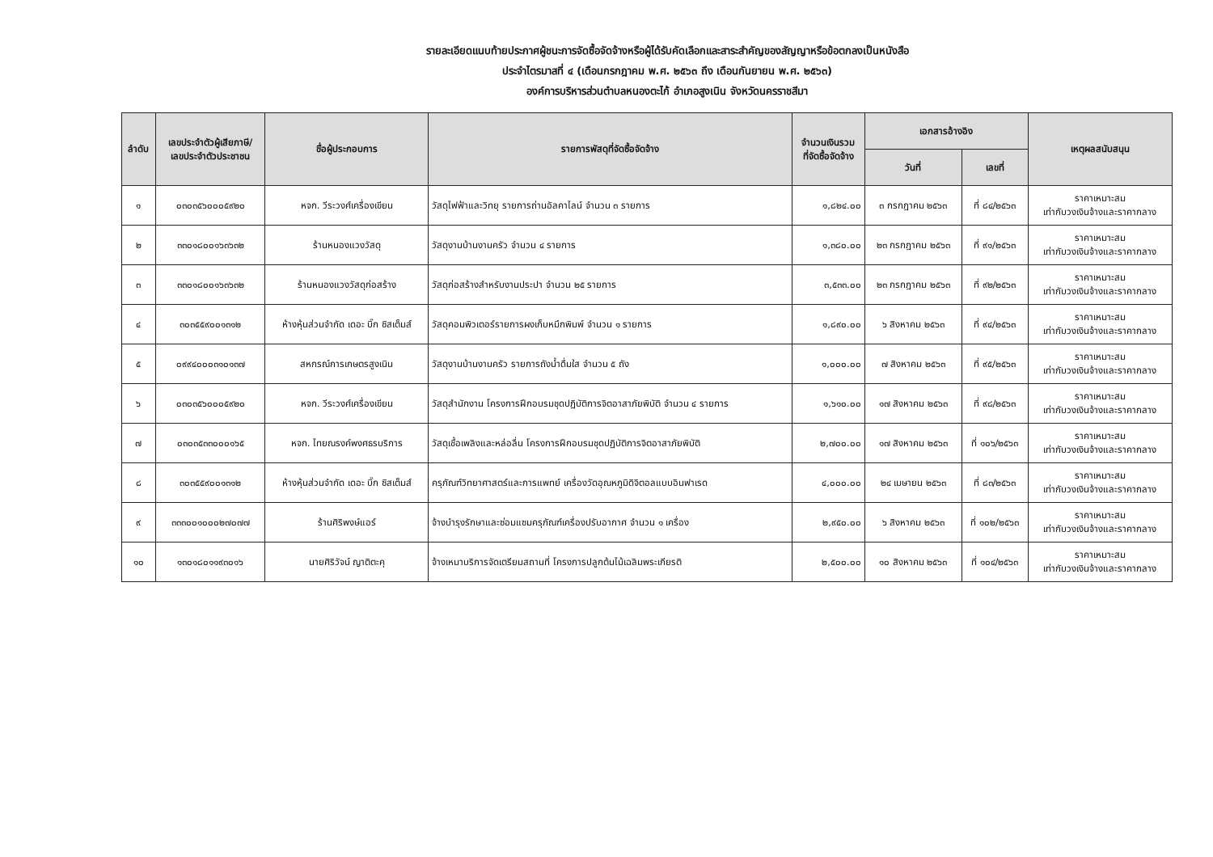รายละเอียดแนบท้ายประกาศผู้ชนะการจัดซื้อจัดจ้างหรือผู้ได้รับคัดเลือกและสาระสำคัญของสัญญาหรือข้อตกลงเป็นหนังสือ
ประจำไตรมาสที่ ๔ (เดือนกรกฎาคม พ.ศ. ๒๕๖๓ ถึง เดือนกันยายน พ.ศ. ๒๕๖๓)
องค์การบริหารส่วนตำบลหนองตะไก้ อำเภอสูงเนิน จังหวัดนครราชสีมา
| ลำดับ | เลขประจำตัวผู้เสียภาษี/ เลขประจำตัวประชาชน | ชื่อผู้ประกอบการ | รายการพัสดุที่จัดซื้อจัดจ้าง | จำนวนเงินรวม ที่จัดซื้อจัดจ้าง | เอกสารอ้างอิง | | เหตุผลสนับสนุน |
| --- | --- | --- | --- | --- | --- | --- | --- |
| | | | | | วันที่ | เลขที่ | |
| ๑ | ๐๓๐๓๕๖๐๐๐๕๙๒๐ | หจก. วีระวงศ์เครื่องเขียน | วัสดุไฟฟ้าและวิทยุ รายการถ่านอัลคาไลน์ จำนวน ๓ รายการ | ๑,๘๒๔.๐๐ | ๓ กรกฎาคม ๒๕๖๓ | ที่ ๘๔/๒๕๖๓ | ราคาเหมาะสม เท่ากับวงเงินจ้างและราคากลาง |
| ๒ | ๓๓๐๑๘๐๐๑๖๓๖๓๒ | ร้านหนองแวงวัสดุ | วัสดุงานบ้านงานครัว จำนวน ๔ รายการ | ๑,๓๘๐.๐๐ | ๒๓ กรกฎาคม ๒๕๖๓ | ที่ ๙๑/๒๕๖๓ | ราคาเหมาะสม เท่ากับวงเงินจ้างและราคากลาง |
| ๓ | ๓๓๐๑๘๐๐๑๖๓๖๓๒ | ร้านหนองแวงวัสดุก่อสร้าง | วัสดุก่อสร้างสำหรับงานประปา จำนวน ๒๕ รายการ | ๓,๕๓๓.๐๐ | ๒๓ กรกฎาคม ๒๕๖๓ | ที่ ๙๒/๒๕๖๓ | ราคาเหมาะสม เท่ากับวงเงินจ้างและราคากลาง |
| ๔ | ๓๐๓๕๕๙๐๐๑๓๑๒ | ห้างหุ้นส่วนจำกัด เดอะ บิ๊ก ซิสเต็มส์ | วัสดุคอมพิวเตอร์รายการผงเก็บหมึกพิมพ์ จำนวน ๑ รายการ | ๑,๘๙๐.๐๐ | ๖ สิงหาคม ๒๕๖๓ | ที่ ๙๔/๒๕๖๓ | ราคาเหมาะสม เท่ากับวงเงินจ้างและราคากลาง |
| ๕ | ๐๙๙๔๐๐๐๓๑๐๑๓๗ | สหกรณ์การเกษตรสูงเนิน | วัสดุงานบ้านงานครัว รายการถังน้ำดื่มใส จำนวน ๕ ถัง | ๑,๐๐๐.๐๐ | ๗ สิงหาคม ๒๕๖๓ | ที่ ๙๕/๒๕๖๓ | ราคาเหมาะสม เท่ากับวงเงินจ้างและราคากลาง |
| ๖ | ๐๓๐๓๕๖๐๐๐๕๙๒๐ | หจก. วีระวงศ์เครื่องเขียน | วัสดุสำนักงาน โครงการฝึกอบรมชุดปฏิบัติการจิตอาสาภัยพิบัติ จำนวน ๔ รายการ | ๑,๖๑๐.๐๐ | ๑๗ สิงหาคม ๒๕๖๓ | ที่ ๙๘/๒๕๖๓ | ราคาเหมาะสม เท่ากับวงเงินจ้างและราคากลาง |
| ๗ | ๐๓๐๓๕๓๓๐๐๐๑๖๕ | หจก. ไทยณรงค์พงศธรบริการ | วัสดุเชื้อเพลิงและหล่อลื่น โครงการฝึกอบรมชุดปฏิบัติการจิตอาสาภัยพิบัติ | ๒,๗๐๐.๐๐ | ๑๗ สิงหาคม ๒๕๖๓ | ที่ ๑๐๖/๒๕๖๓ | ราคาเหมาะสม เท่ากับวงเงินจ้างและราคากลาง |
| ๘ | ๓๐๓๕๕๙๐๐๑๓๑๒ | ห้างหุ้นส่วนจำกัด เดอะ บิ๊ก ซิสเต็มส์ | ครุภัณฑ์วิทยาศาสตร์และการแพทย์ เครื่องวัดอุณหภูมิดิจิตอลแบบอินฟาเรด | ๔,๐๐๐.๐๐ | ๒๔ เมษายน ๒๕๖๓ | ที่ ๘๓/๒๕๖๓ | ราคาเหมาะสม เท่ากับวงเงินจ้างและราคากลาง |
| ๙ | ๓๓๓๐๐๑๐๐๐๒๗๐๗๗ | ร้านศิริพงษ์แอร์ | จ้างบำรุงรักษาและซ่อมแซมครุภัณฑ์เครื่องปรับอากาศ จำนวน ๑ เครื่อง | ๒,๙๕๐.๐๐ | ๖ สิงหาคม ๒๕๖๓ | ที่ ๑๐๒/๒๕๖๓ | ราคาเหมาะสม เท่ากับวงเงินจ้างและราคากลาง |
| ๑๐ | ๑๓๐๑๘๐๑๑๙๓๐๑๖ | นายศิริวัจน์ ญาติตะคุ | จ้างเหมาบริการจัดเตรียมสถานที่ โครงการปลูกต้นไม้เฉลิมพระเกียรติ | ๒,๕๐๐.๐๐ | ๑๐ สิงหาคม ๒๕๖๓ | ที่ ๑๐๔/๒๕๖๓ | ราคาเหมาะสม เท่ากับวงเงินจ้างและราคากลาง |